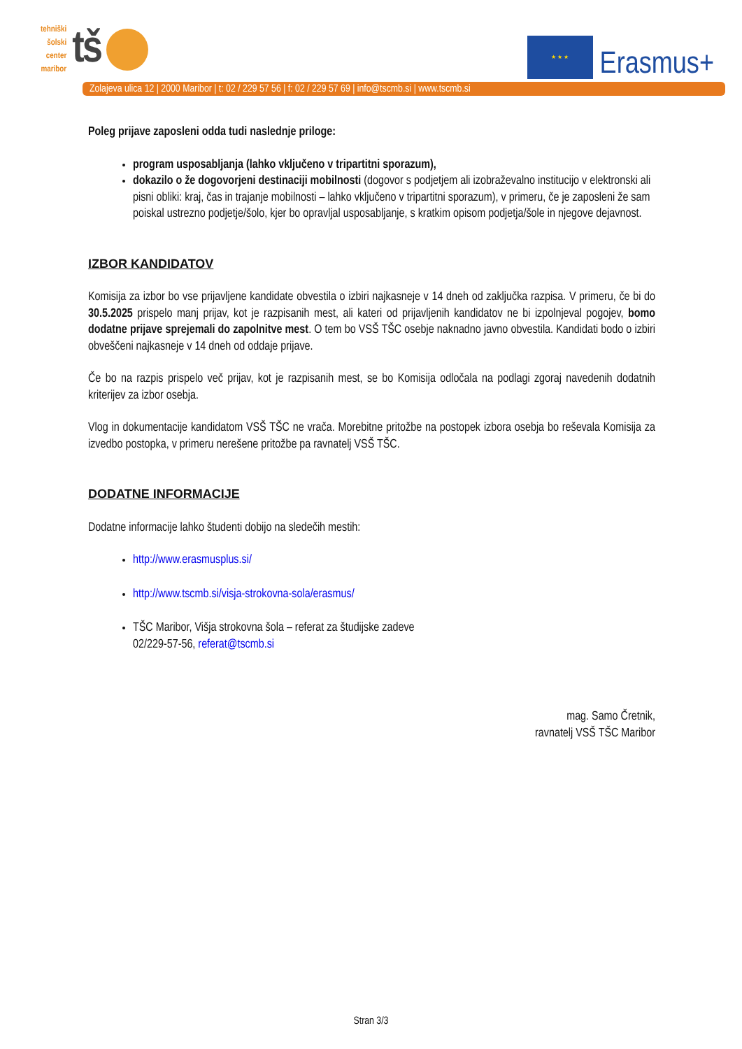tehniški
šolski
center
maribor
tš
★ ★ ★
Erasmus+
Zolajeva ulica 12 | 2000 Maribor | t: 02 / 229 57 56 | f: 02 / 229 57 69 | info@tscmb.si | www.tscmb.si
Poleg prijave zaposleni odda tudi naslednje priloge:
program usposabljanja (lahko vključeno v tripartitni sporazum),
dokazilo o že dogovorjeni destinaciji mobilnosti (dogovor s podjetjem ali izobraževalno institucijo v elektronski ali pisni obliki: kraj, čas in trajanje mobilnosti – lahko vključeno v tripartitni sporazum), v primeru, če je zaposleni že sam poiskal ustrezno podjetje/šolo, kjer bo opravljal usposabljanje, s kratkim opisom podjetja/šole in njegove dejavnost.
IZBOR KANDIDATOV
Komisija za izbor bo vse prijavljene kandidate obvestila o izbiri najkasneje v 14 dneh od zaključka razpisa. V primeru, če bi do 30.5.2025 prispelo manj prijav, kot je razpisanih mest, ali kateri od prijavljenih kandidatov ne bi izpolnjeval pogojev, bomo dodatne prijave sprejemali do zapolnitve mest. O tem bo VSŠ TŠC osebje naknadno javno obvestila. Kandidati bodo o izbiri obveščeni najkasneje v 14 dneh od oddaje prijave.
Če bo na razpis prispelo več prijav, kot je razpisanih mest, se bo Komisija odločala na podlagi zgoraj navedenih dodatnih kriterijev za izbor osebja.
Vlog in dokumentacije kandidatom VSŠ TŠC ne vrača. Morebitne pritožbe na postopek izbora osebja bo reševala Komisija za izvedbo postopka, v primeru nerešene pritožbe pa ravnatelj VSŠ TŠC.
DODATNE INFORMACIJE
Dodatne informacije lahko študenti dobijo na sledečih mestih:
http://www.erasmusplus.si/
http://www.tscmb.si/visja-strokovna-sola/erasmus/
TŠC Maribor, Višja strokovna šola – referat za študijske zadeve
02/229-57-56, referat@tscmb.si
mag. Samo Čretnik,
ravnatelj VSŠ TŠC Maribor
Stran 3/3